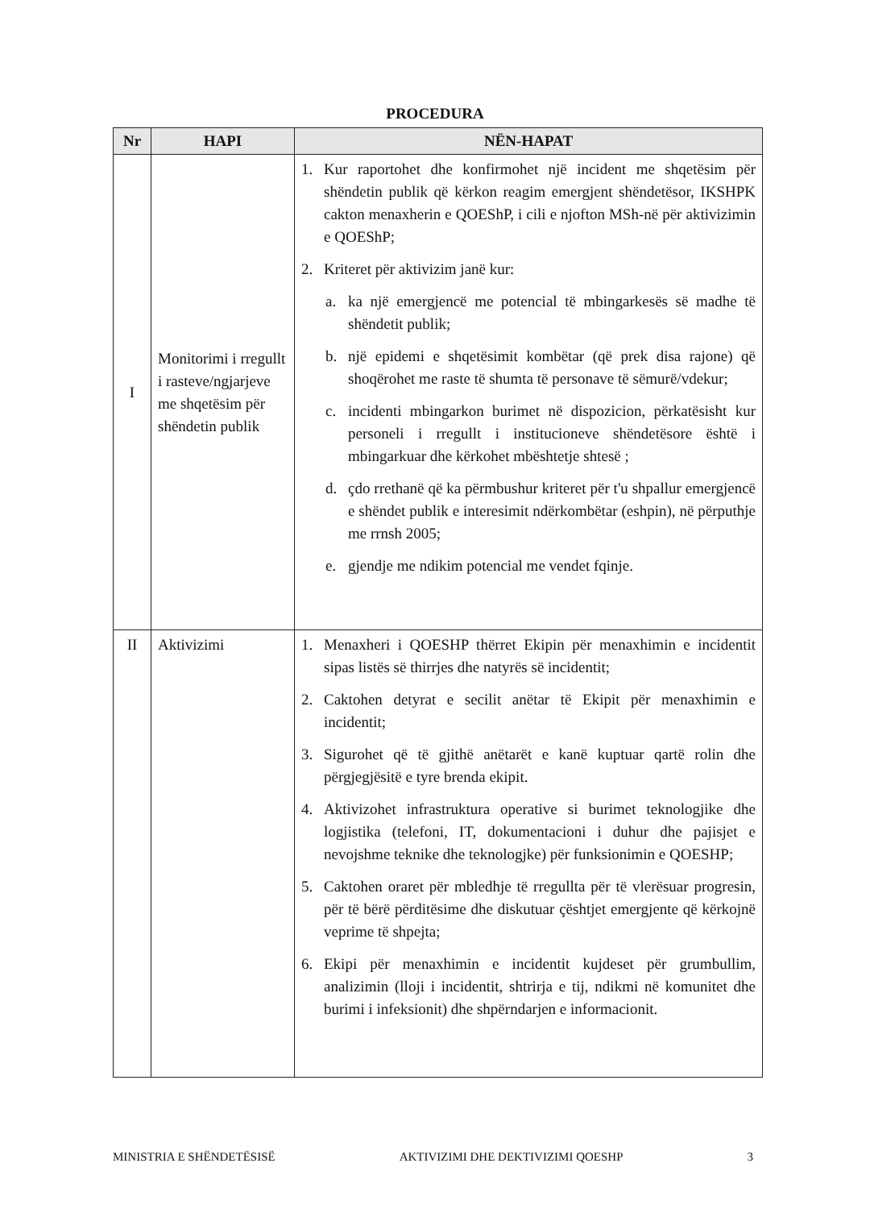PROCEDURA
| Nr | HAPI | NËN-HAPAT |
| --- | --- | --- |
| I | Monitorimi i rregullt i rasteve/ngjarjeve me shqetësim për shëndetin publik | 1. Kur raportohet dhe konfirmohet një incident me shqetësim për shëndetin publik që kërkon reagim emergjent shëndetësor, IKSHPK cakton menaxherin e QOEShP, i cili e njofton MSh-në për aktivizimin e QOEShP; 2. Kriteret për aktivizim janë kur: a. ka një emergjencë me potencial të mbingarkesës së madhe të shëndetit publik; b. një epidemi e shqetësimit kombëtar (që prek disa rajone) që shoqërohet me raste të shumta të personave të sëmurë/vdekur; c. incidenti mbingarkon burimet në dispozicion, përkatësisht kur personeli i rregullt i institucioneve shëndetësore është i mbingarkuar dhe kërkohet mbështetje shtesë ; d. çdo rrethanë që ka përmbushur kriteret për t'u shpallur emergjencë e shëndet publik e interesimit ndërkombëtar (eshpin), në përputhje me rrnsh 2005; e. gjendje me ndikim potencial me vendet fqinje. |
| II | Aktivizimi | 1. Menaxheri i QOESHP thërret Ekipin për menaxhimin e incidentit sipas listës së thirrjes dhe natyrës së incidentit; 2. Caktohen detyrat e secilit anëtar të Ekipit për menaxhimin e incidentit; 3. Sigurohet që të gjithë anëtarët e kanë kuptuar qartë rolin dhe përgjegjësitë e tyre brenda ekipit. 4. Aktivizohet infrastruktura operative si burimet teknologjike dhe logjistika (telefoni, IT, dokumentacioni i duhur dhe pajisjet e nevojshme teknike dhe teknologjke) për funksionimin e QOESHP; 5. Caktohen oraret për mbledhje të rregullta për të vlerësuar progresin, për të bërë përditësime dhe diskutuar çështjet emergjente që kërkojnë veprime të shpejta; 6. Ekipi për menaxhimin e incidentit kujdeset për grumbullim, analizimin (lloji i incidentit, shtrirja e tij, ndikmi në komunitet dhe burimi i infeksionit) dhe shpërndarjen e informacionit. |
MINISTRIA E SHËNDETËSISË AKTIVIZIMI DHE DEKTIVIZIMI QOESHP 3